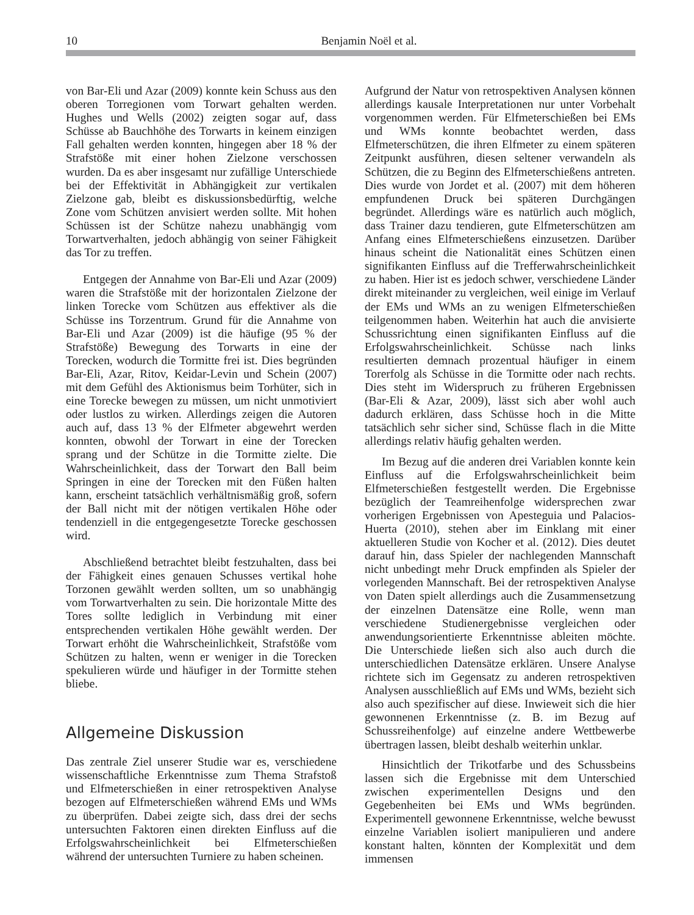10
Benjamin Noël et al.
von Bar-Eli und Azar (2009) konnte kein Schuss aus den oberen Torregionen vom Torwart gehalten werden. Hughes und Wells (2002) zeigten sogar auf, dass Schüsse ab Bauchhöhe des Torwarts in keinem einzigen Fall gehalten werden konnten, hingegen aber 18 % der Strafstöße mit einer hohen Zielzone verschossen wurden. Da es aber insgesamt nur zufällige Unterschiede bei der Effektivität in Abhängigkeit zur vertikalen Zielzone gab, bleibt es diskussionsbedürftig, welche Zone vom Schützen anvisiert werden sollte. Mit hohen Schüssen ist der Schütze nahezu unabhängig vom Torwartverhalten, jedoch abhängig von seiner Fähigkeit das Tor zu treffen.
Entgegen der Annahme von Bar-Eli und Azar (2009) waren die Strafstöße mit der horizontalen Zielzone der linken Torecke vom Schützen aus effektiver als die Schüsse ins Torzentrum. Grund für die Annahme von Bar-Eli und Azar (2009) ist die häufige (95 % der Strafstöße) Bewegung des Torwarts in eine der Torecken, wodurch die Tormitte frei ist. Dies begründen Bar-Eli, Azar, Ritov, Keidar-Levin und Schein (2007) mit dem Gefühl des Aktionismus beim Torhüter, sich in eine Torecke bewegen zu müssen, um nicht unmotiviert oder lustlos zu wirken. Allerdings zeigen die Autoren auch auf, dass 13 % der Elfmeter abgewehrt werden konnten, obwohl der Torwart in eine der Torecken sprang und der Schütze in die Tormitte zielte. Die Wahrscheinlichkeit, dass der Torwart den Ball beim Springen in eine der Torecken mit den Füßen halten kann, erscheint tatsächlich verhältnismäßig groß, sofern der Ball nicht mit der nötigen vertikalen Höhe oder tendenziell in die entgegengesetzte Torecke geschossen wird.
Abschließend betrachtet bleibt festzuhalten, dass bei der Fähigkeit eines genauen Schusses vertikal hohe Torzonen gewählt werden sollten, um so unabhängig vom Torwartverhalten zu sein. Die horizontale Mitte des Tores sollte lediglich in Verbindung mit einer entsprechenden vertikalen Höhe gewählt werden. Der Torwart erhöht die Wahrscheinlichkeit, Strafstöße vom Schützen zu halten, wenn er weniger in die Torecken spekulieren würde und häufiger in der Tormitte stehen bliebe.
Allgemeine Diskussion
Das zentrale Ziel unserer Studie war es, verschiedene wissenschaftliche Erkenntnisse zum Thema Strafstoß und Elfmeterschießen in einer retrospektiven Analyse bezogen auf Elfmeterschießen während EMs und WMs zu überprüfen. Dabei zeigte sich, dass drei der sechs untersuchten Faktoren einen direkten Einfluss auf die Erfolgswahrscheinlichkeit bei Elfmeterschießen während der untersuchten Turniere zu haben scheinen.
Aufgrund der Natur von retrospektiven Analysen können allerdings kausale Interpretationen nur unter Vorbehalt vorgenommen werden. Für Elfmeterschießen bei EMs und WMs konnte beobachtet werden, dass Elfmeterschützen, die ihren Elfmeter zu einem späteren Zeitpunkt ausführen, diesen seltener verwandeln als Schützen, die zu Beginn des Elfmeterschießens antreten. Dies wurde von Jordet et al. (2007) mit dem höheren empfundenen Druck bei späteren Durchgängen begründet. Allerdings wäre es natürlich auch möglich, dass Trainer dazu tendieren, gute Elfmeterschützen am Anfang eines Elfmeterschießens einzusetzen. Darüber hinaus scheint die Nationalität eines Schützen einen signifikanten Einfluss auf die Trefferwahrscheinlichkeit zu haben. Hier ist es jedoch schwer, verschiedene Länder direkt miteinander zu vergleichen, weil einige im Verlauf der EMs und WMs an zu wenigen Elfmeterschießen teilgenommen haben. Weiterhin hat auch die anvisierte Schussrichtung einen signifikanten Einfluss auf die Erfolgswahrscheinlichkeit. Schüsse nach links resultierten demnach prozentual häufiger in einem Torerfolg als Schüsse in die Tormitte oder nach rechts. Dies steht im Widerspruch zu früheren Ergebnissen (Bar-Eli & Azar, 2009), lässt sich aber wohl auch dadurch erklären, dass Schüsse hoch in die Mitte tatsächlich sehr sicher sind, Schüsse flach in die Mitte allerdings relativ häufig gehalten werden.
Im Bezug auf die anderen drei Variablen konnte kein Einfluss auf die Erfolgswahrscheinlichkeit beim Elfmeterschießen festgestellt werden. Die Ergebnisse bezüglich der Teamreihenfolge widersprechen zwar vorherigen Ergebnissen von Apesteguia und Palacios-Huerta (2010), stehen aber im Einklang mit einer aktuelleren Studie von Kocher et al. (2012). Dies deutet darauf hin, dass Spieler der nachlegenden Mannschaft nicht unbedingt mehr Druck empfinden als Spieler der vorlegenden Mannschaft. Bei der retrospektiven Analyse von Daten spielt allerdings auch die Zusammensetzung der einzelnen Datensätze eine Rolle, wenn man verschiedene Studienergebnisse vergleichen oder anwendungsorientierte Erkenntnisse ableiten möchte. Die Unterschiede ließen sich also auch durch die unterschiedlichen Datensätze erklären. Unsere Analyse richtete sich im Gegensatz zu anderen retrospektiven Analysen ausschließlich auf EMs und WMs, bezieht sich also auch spezifischer auf diese. Inwieweit sich die hier gewonnenen Erkenntnisse (z. B. im Bezug auf Schussreihenfolge) auf einzelne andere Wettbewerbe übertragen lassen, bleibt deshalb weiterhin unklar.
Hinsichtlich der Trikotfarbe und des Schussbeins lassen sich die Ergebnisse mit dem Unterschied zwischen experimentellen Designs und den Gegebenheiten bei EMs und WMs begründen. Experimentell gewonnene Erkenntnisse, welche bewusst einzelne Variablen isoliert manipulieren und andere konstant halten, könnten der Komplexität und dem immensen